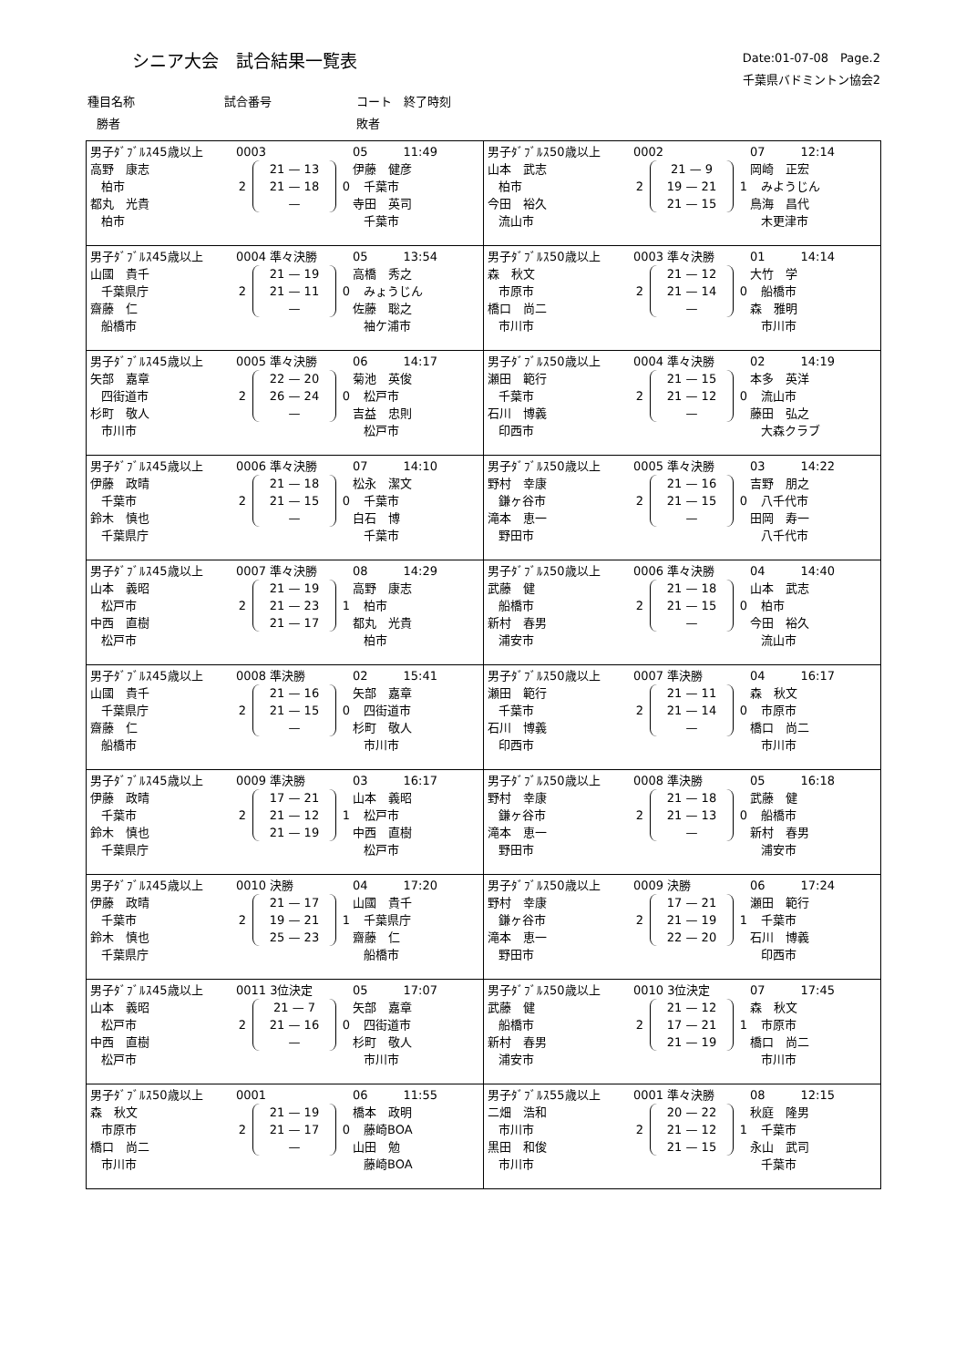シニア大会　試合結果一覧表
Date:01-07-08　Page.2
千葉県バドミントン協会2　　　　　
種目名称 試合番号 コート　終了時刻
勝者 敗者
| / 男子ﾀﾞﾌﾞﾙｽ45歳以上 / 0003 / 05 11:49 / / 高野 康志 柏市 都丸 光貴 柏市 / 2 21 — 13 21 — 18 — 0 / 伊藤 健彦 千葉市 寺田 英司 千葉市 / | / 男子ﾀﾞﾌﾞﾙｽ50歳以上 / 0002 / 07 12:14 / / 山本 武志 柏市 今田 裕久 流山市 / 2 21 — 9 19 — 21 21 — 15 1 / 岡崎 正宏 みようじん 鳥海 昌代 木更津市 / |
| / 男子ﾀﾞﾌﾞﾙｽ45歳以上 / 0004 準々決勝 / 05 13:54 / / 山國 貴千 千葉県庁 齋藤 仁 船橋市 / 2 21 — 19 21 — 11 — 0 / 高橋 秀之 みょうじん 佐藤 聡之 袖ケ浦市 / | / 男子ﾀﾞﾌﾞﾙｽ50歳以上 / 0003 準々決勝 / 01 14:14 / / 森 秋文 市原市 橋口 尚二 市川市 / 2 21 — 12 21 — 14 — 0 / 大竹 学 船橋市 森 雅明 市川市 / |
| / 男子ﾀﾞﾌﾞﾙｽ45歳以上 / 0005 準々決勝 / 06 14:17 / / 矢部 嘉章 四街道市 杉町 敬人 市川市 / 2 22 — 20 26 — 24 — 0 / 菊池 英俊 松戸市 吉益 忠則 松戸市 / | / 男子ﾀﾞﾌﾞﾙｽ50歳以上 / 0004 準々決勝 / 02 14:19 / / 瀬田 範行 千葉市 石川 博義 印西市 / 2 21 — 15 21 — 12 — 0 / 本多 英洋 流山市 藤田 弘之 大森クラブ / |
| / 男子ﾀﾞﾌﾞﾙｽ45歳以上 / 0006 準々決勝 / 07 14:10 / / 伊藤 政晴 千葉市 鈴木 慎也 千葉県庁 / 2 21 — 18 21 — 15 — 0 / 松永 潔文 千葉市 白石 博 千葉市 / | / 男子ﾀﾞﾌﾞﾙｽ50歳以上 / 0005 準々決勝 / 03 14:22 / / 野村 幸康 鎌ヶ谷市 滝本 恵一 野田市 / 2 21 — 16 21 — 15 — 0 / 吉野 朋之 八千代市 田岡 寿一 八千代市 / |
| / 男子ﾀﾞﾌﾞﾙｽ45歳以上 / 0007 準々決勝 / 08 14:29 / / 山本 義昭 松戸市 中西 直樹 松戸市 / 2 21 — 19 21 — 23 21 — 17 1 / 高野 康志 柏市 都丸 光貴 柏市 / | / 男子ﾀﾞﾌﾞﾙｽ50歳以上 / 0006 準々決勝 / 04 14:40 / / 武藤 健 船橋市 新村 春男 浦安市 / 2 21 — 18 21 — 15 — 0 / 山本 武志 柏市 今田 裕久 流山市 / |
| / 男子ﾀﾞﾌﾞﾙｽ45歳以上 / 0008 準決勝 / 02 15:41 / / 山國 貴千 千葉県庁 齋藤 仁 船橋市 / 2 21 — 16 21 — 15 — 0 / 矢部 嘉章 四街道市 杉町 敬人 市川市 / | / 男子ﾀﾞﾌﾞﾙｽ50歳以上 / 0007 準決勝 / 04 16:17 / / 瀬田 範行 千葉市 石川 博義 印西市 / 2 21 — 11 21 — 14 — 0 / 森 秋文 市原市 橋口 尚二 市川市 / |
| / 男子ﾀﾞﾌﾞﾙｽ45歳以上 / 0009 準決勝 / 03 16:17 / / 伊藤 政晴 千葉市 鈴木 慎也 千葉県庁 / 2 17 — 21 21 — 12 21 — 19 1 / 山本 義昭 松戸市 中西 直樹 松戸市 / | / 男子ﾀﾞﾌﾞﾙｽ50歳以上 / 0008 準決勝 / 05 16:18 / / 野村 幸康 鎌ヶ谷市 滝本 恵一 野田市 / 2 21 — 18 21 — 13 — 0 / 武藤 健 船橋市 新村 春男 浦安市 / |
| / 男子ﾀﾞﾌﾞﾙｽ45歳以上 / 0010 決勝 / 04 17:20 / / 伊藤 政晴 千葉市 鈴木 慎也 千葉県庁 / 2 21 — 17 19 — 21 25 — 23 1 / 山國 貴千 千葉県庁 齋藤 仁 船橋市 / | / 男子ﾀﾞﾌﾞﾙｽ50歳以上 / 0009 決勝 / 06 17:24 / / 野村 幸康 鎌ヶ谷市 滝本 恵一 野田市 / 2 17 — 21 21 — 19 22 — 20 1 / 瀬田 範行 千葉市 石川 博義 印西市 / |
| / 男子ﾀﾞﾌﾞﾙｽ45歳以上 / 0011 3位決定 / 05 17:07 / / 山本 義昭 松戸市 中西 直樹 松戸市 / 2 21 — 7 21 — 16 — 0 / 矢部 嘉章 四街道市 杉町 敬人 市川市 / | / 男子ﾀﾞﾌﾞﾙｽ50歳以上 / 0010 3位決定 / 07 17:45 / / 武藤 健 船橋市 新村 春男 浦安市 / 2 21 — 12 17 — 21 21 — 19 1 / 森 秋文 市原市 橋口 尚二 市川市 / |
| / 男子ﾀﾞﾌﾞﾙｽ50歳以上 / 0001 / 06 11:55 / / 森 秋文 市原市 橋口 尚二 市川市 / 2 21 — 19 21 — 17 — 0 / 橋本 政明 藤崎BOA 山田 勉 藤崎BOA / | / 男子ﾀﾞﾌﾞﾙｽ55歳以上 / 0001 準々決勝 / 08 12:15 / / 二畑 浩和 市川市 黒田 和俊 市川市 / 2 20 — 22 21 — 12 21 — 15 1 / 秋庭 隆男 千葉市 永山 武司 千葉市 / |